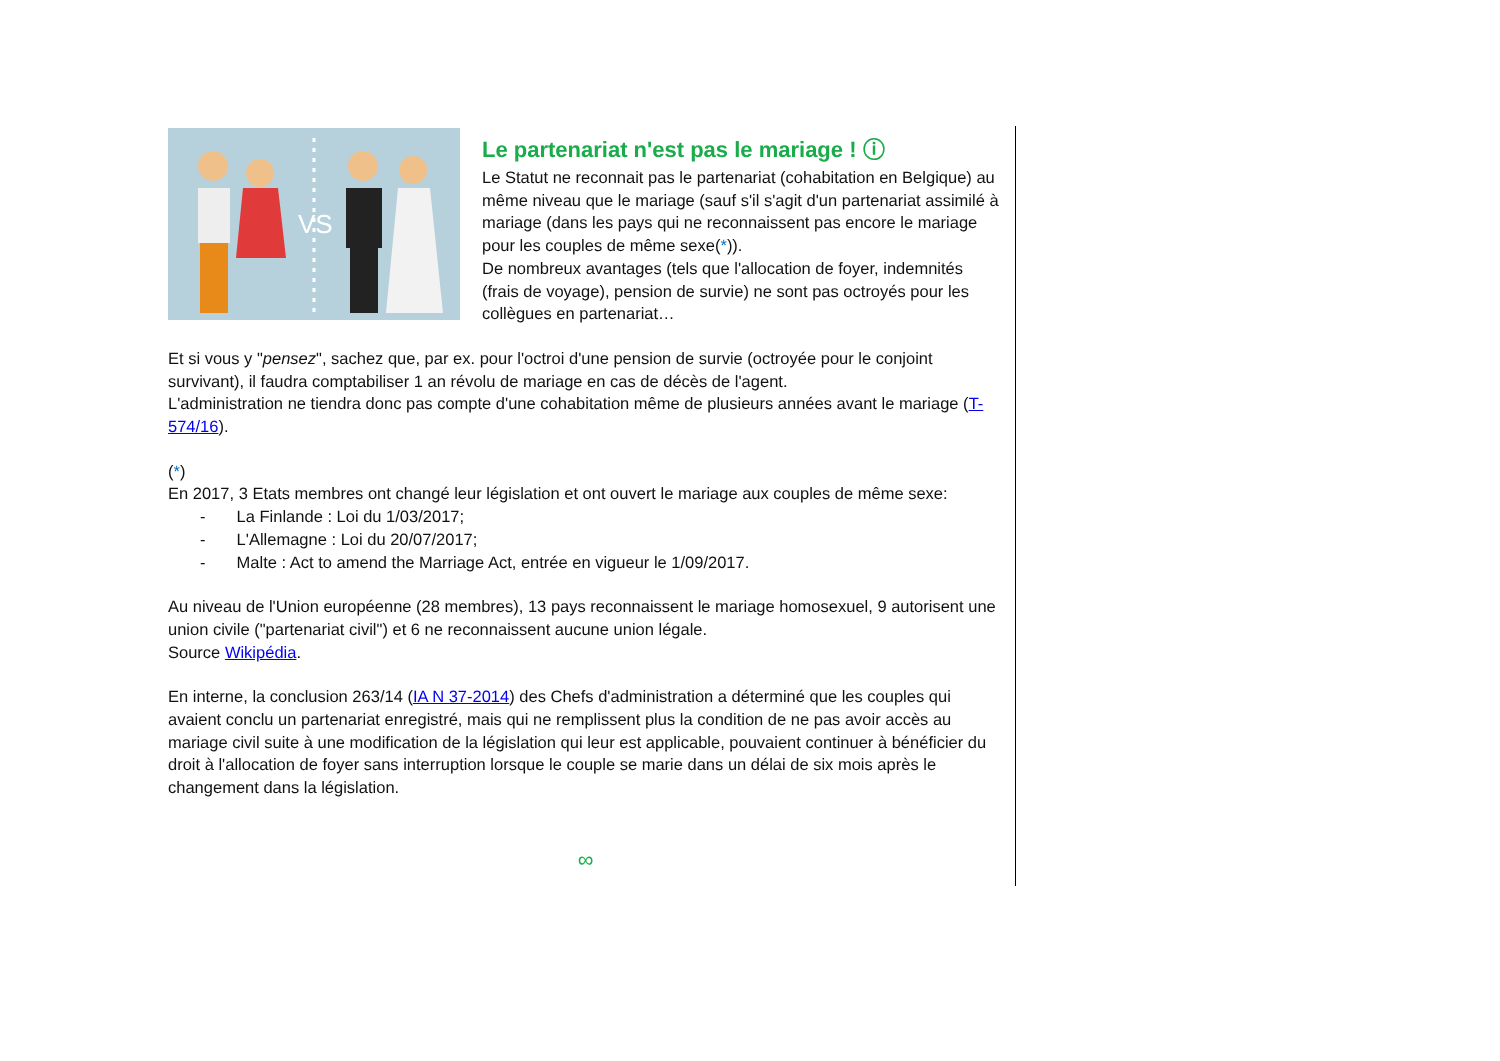VS
Le partenariat n'est pas le mariage ! ⓘ
Le Statut ne reconnait pas le partenariat (cohabitation en Belgique) au même niveau que le mariage (sauf s'il s'agit d'un partenariat assimilé à mariage (dans les pays qui ne reconnaissent pas encore le mariage pour les couples de même sexe(*)).
De nombreux avantages (tels que l'allocation de foyer, indemnités (frais de voyage), pension de survie) ne sont pas octroyés pour les collègues en partenariat…
Et si vous y "pensez", sachez que, par ex. pour l'octroi d'une pension de survie (octroyée pour le conjoint survivant), il faudra comptabiliser 1 an révolu de mariage en cas de décès de l'agent.
L'administration ne tiendra donc pas compte d'une cohabitation même de plusieurs années avant le mariage (T-574/16).
(*)
En 2017, 3 Etats membres ont changé leur législation et ont ouvert le mariage aux couples de même sexe:
- La Finlande : Loi du 1/03/2017;
- L'Allemagne : Loi du 20/07/2017;
- Malte : Act to amend the Marriage Act, entrée en vigueur le 1/09/2017.
Au niveau de l'Union européenne (28 membres), 13 pays reconnaissent le mariage homosexuel, 9 autorisent une union civile ("partenariat civil") et 6 ne reconnaissent aucune union légale.
Source Wikipédia.
En interne, la conclusion 263/14 (IA N 37-2014) des Chefs d'administration a déterminé que les couples qui avaient conclu un partenariat enregistré, mais qui ne remplissent plus la condition de ne pas avoir accès au mariage civil suite à une modification de la législation qui leur est applicable, pouvaient continuer à bénéficier du droit à l'allocation de foyer sans interruption lorsque le couple se marie dans un délai de six mois après le changement dans la législation.
∞